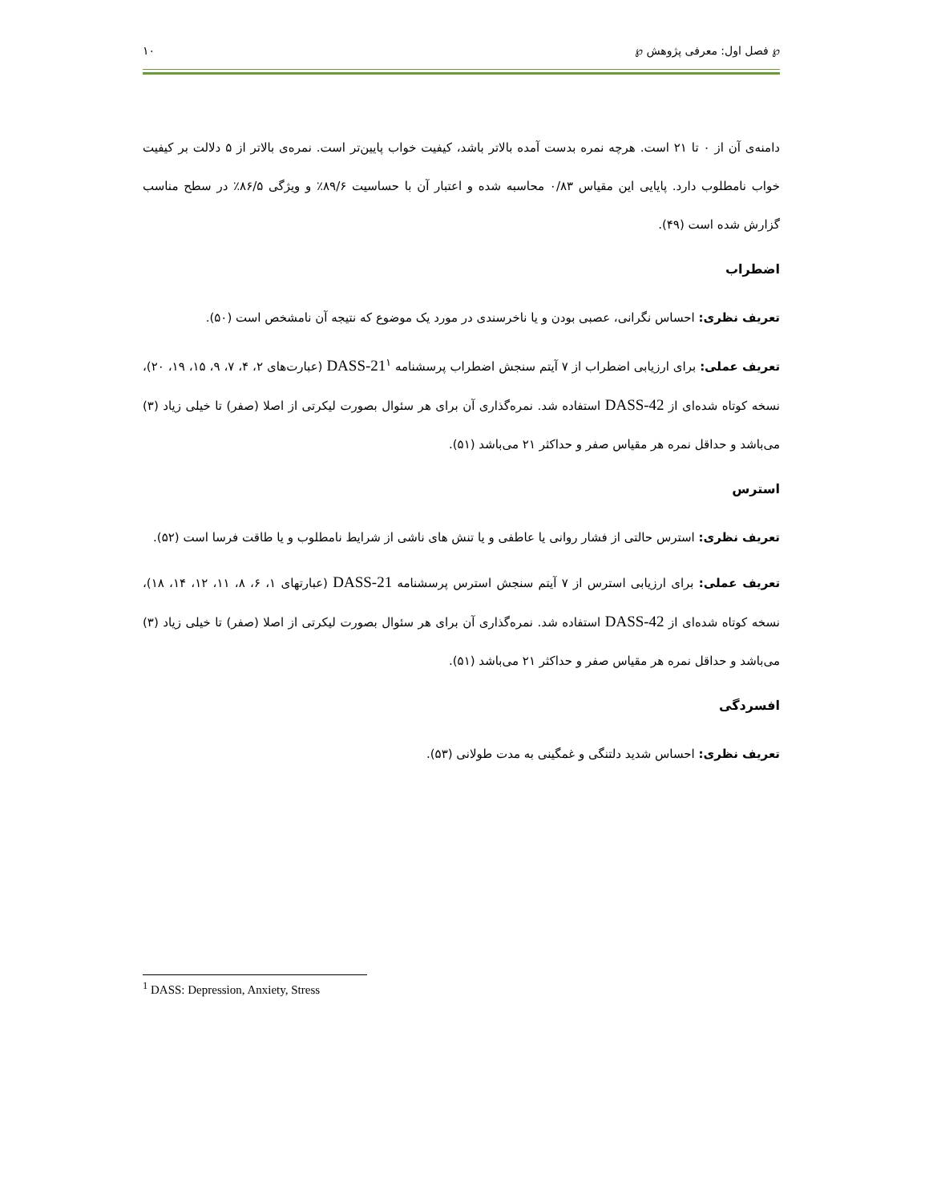℘ فصل اول: معرفی پژوهش ℘ ۱۰
دامنه‌ی آن از ۰ تا ۲۱ است. هرچه نمره بدست آمده بالاتر باشد، کیفیت خواب پایین‌تر است. نمره‌ی بالاتر از ۵ دلالت بر کیفیت خواب نامطلوب دارد. پایایی این مقیاس ۰/۸۳ محاسبه شده و اعتبار آن با حساسیت ۸۹/۶٪ و ویژگی ۸۶/۵٪ در سطح مناسب گزارش شده است (۴۹).
اضطراب
تعریف نظری: احساس نگرانی، عصبی بودن و یا ناخرسندی در مورد یک موضوع که نتیجه آن نامشخص است (۵۰).
تعریف عملی: برای ارزیابی اضطراب از ۷ آیتم سنجش اضطراب پرسشنامه DASS-21<sup>۱</sup> (عبارت‌های ۲، ۴، ۷، ۹، ۱۵، ۱۹، ۲۰)، نسخه کوتاه شده‌ای از DASS-42 استفاده شد. نمره‌گذاری آن برای هر سئوال بصورت لیکرتی از اصلا (صفر) تا خیلی زیاد (۳) می‌باشد و حداقل نمره هر مقیاس صفر و حداکثر ۲۱ می‌باشد (۵۱).
استرس
تعریف نظری: استرس حالتی از فشار روانی یا عاطفی و یا تنش های ناشی از شرایط نامطلوب و یا طاقت فرسا است (۵۲).
تعریف عملی: برای ارزیابی استرس از ۷ آیتم سنجش استرس پرسشنامه DASS-21 (عبارتهای ۱، ۶، ۸، ۱۱، ۱۲، ۱۴، ۱۸)، نسخه کوتاه شده‌ای از DASS-42 استفاده شد. نمره‌گذاری آن برای هر سئوال بصورت لیکرتی از اصلا (صفر) تا خیلی زیاد (۳) می‌باشد و حداقل نمره هر مقیاس صفر و حداکثر ۲۱ می‌باشد (۵۱).
افسردگی
تعریف نظری: احساس شدید دلتنگی و غمگینی به مدت طولانی (۵۳).
<sup>1</sup> DASS: Depression, Anxiety, Stress